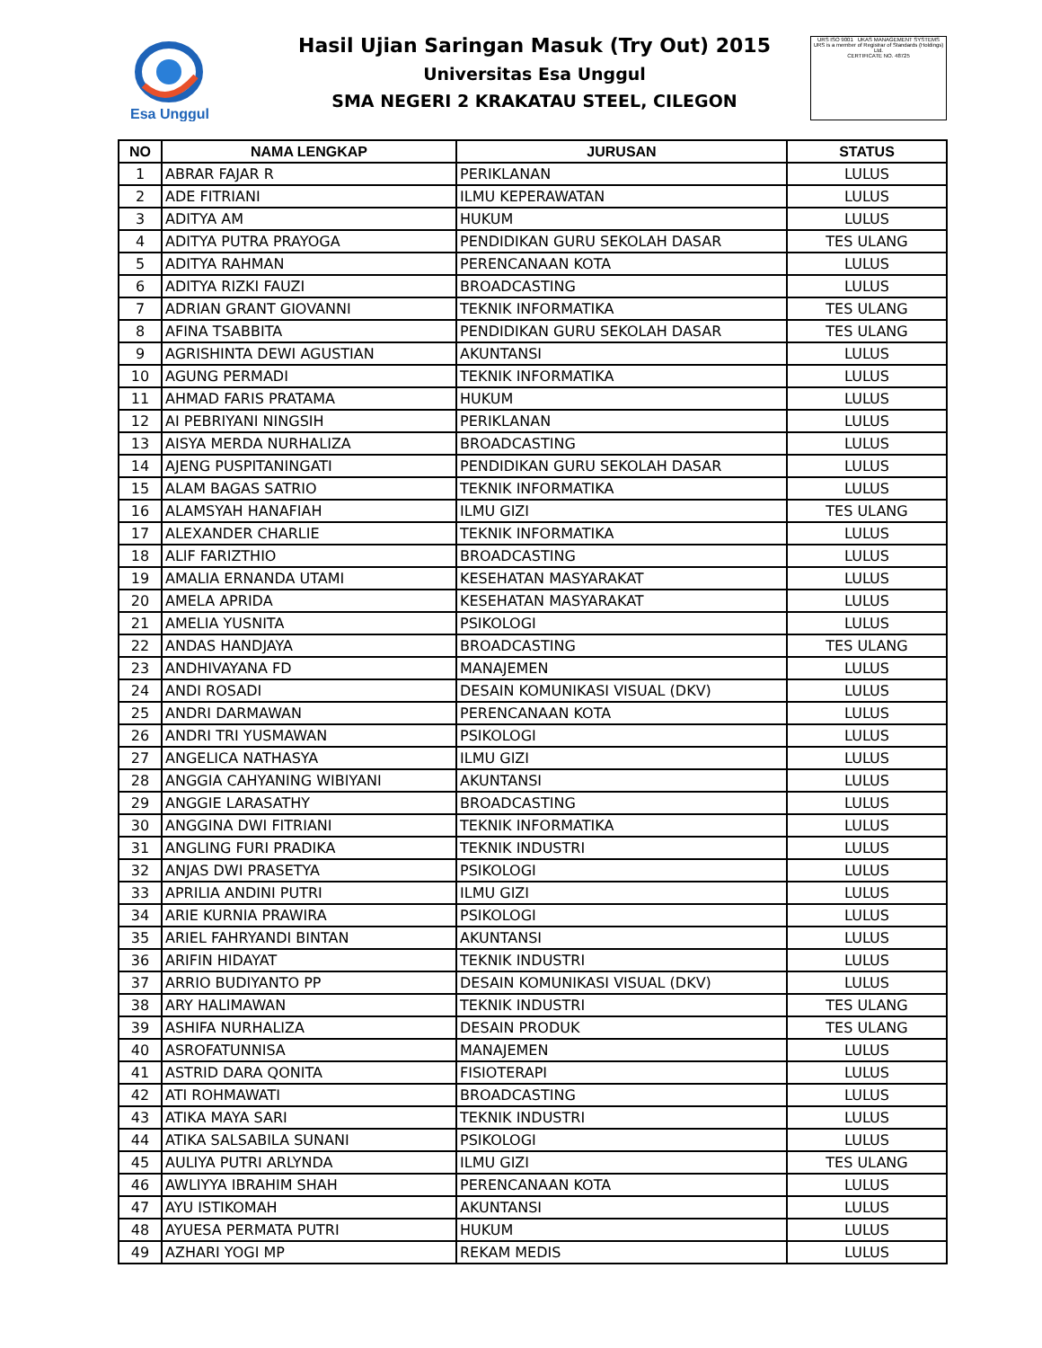Esa Unggul
URS ISO 9001 UKAS MANAGEMENT SYSTEMS
URS is a member of Registrar of Standards (Holdings) Ltd.
CERTIFICATE NO. 48725
Hasil Ujian Saringan Masuk (Try Out) 2015
Universitas Esa Unggul
SMA NEGERI 2 KRAKATAU STEEL, CILEGON
| NO | NAMA LENGKAP | JURUSAN | STATUS |
| --- | --- | --- | --- |
| 1 | ABRAR FAJAR R | PERIKLANAN | LULUS |
| 2 | ADE FITRIANI | ILMU KEPERAWATAN | LULUS |
| 3 | ADITYA AM | HUKUM | LULUS |
| 4 | ADITYA PUTRA PRAYOGA | PENDIDIKAN GURU SEKOLAH DASAR | TES ULANG |
| 5 | ADITYA RAHMAN | PERENCANAAN KOTA | LULUS |
| 6 | ADITYA RIZKI FAUZI | BROADCASTING | LULUS |
| 7 | ADRIAN GRANT GIOVANNI | TEKNIK INFORMATIKA | TES ULANG |
| 8 | AFINA TSABBITA | PENDIDIKAN GURU SEKOLAH DASAR | TES ULANG |
| 9 | AGRISHINTA DEWI AGUSTIAN | AKUNTANSI | LULUS |
| 10 | AGUNG PERMADI | TEKNIK INFORMATIKA | LULUS |
| 11 | AHMAD FARIS PRATAMA | HUKUM | LULUS |
| 12 | AI PEBRIYANI NINGSIH | PERIKLANAN | LULUS |
| 13 | AISYA MERDA NURHALIZA | BROADCASTING | LULUS |
| 14 | AJENG PUSPITANINGATI | PENDIDIKAN GURU SEKOLAH DASAR | LULUS |
| 15 | ALAM BAGAS SATRIO | TEKNIK INFORMATIKA | LULUS |
| 16 | ALAMSYAH HANAFIAH | ILMU GIZI | TES ULANG |
| 17 | ALEXANDER CHARLIE | TEKNIK INFORMATIKA | LULUS |
| 18 | ALIF FARIZTHIO | BROADCASTING | LULUS |
| 19 | AMALIA ERNANDA UTAMI | KESEHATAN MASYARAKAT | LULUS |
| 20 | AMELA APRIDA | KESEHATAN MASYARAKAT | LULUS |
| 21 | AMELIA YUSNITA | PSIKOLOGI | LULUS |
| 22 | ANDAS HANDJAYA | BROADCASTING | TES ULANG |
| 23 | ANDHIVAYANA FD | MANAJEMEN | LULUS |
| 24 | ANDI ROSADI | DESAIN KOMUNIKASI VISUAL (DKV) | LULUS |
| 25 | ANDRI DARMAWAN | PERENCANAAN KOTA | LULUS |
| 26 | ANDRI TRI YUSMAWAN | PSIKOLOGI | LULUS |
| 27 | ANGELICA NATHASYA | ILMU GIZI | LULUS |
| 28 | ANGGIA CAHYANING WIBIYANI | AKUNTANSI | LULUS |
| 29 | ANGGIE LARASATHY | BROADCASTING | LULUS |
| 30 | ANGGINA DWI FITRIANI | TEKNIK INFORMATIKA | LULUS |
| 31 | ANGLING FURI PRADIKA | TEKNIK INDUSTRI | LULUS |
| 32 | ANJAS DWI PRASETYA | PSIKOLOGI | LULUS |
| 33 | APRILIA ANDINI PUTRI | ILMU GIZI | LULUS |
| 34 | ARIE KURNIA PRAWIRA | PSIKOLOGI | LULUS |
| 35 | ARIEL FAHRYANDI BINTAN | AKUNTANSI | LULUS |
| 36 | ARIFIN HIDAYAT | TEKNIK INDUSTRI | LULUS |
| 37 | ARRIO BUDIYANTO PP | DESAIN KOMUNIKASI VISUAL (DKV) | LULUS |
| 38 | ARY HALIMAWAN | TEKNIK INDUSTRI | TES ULANG |
| 39 | ASHIFA NURHALIZA | DESAIN PRODUK | TES ULANG |
| 40 | ASROFATUNNISA | MANAJEMEN | LULUS |
| 41 | ASTRID DARA QONITA | FISIOTERAPI | LULUS |
| 42 | ATI ROHMAWATI | BROADCASTING | LULUS |
| 43 | ATIKA MAYA SARI | TEKNIK INDUSTRI | LULUS |
| 44 | ATIKA SALSABILA SUNANI | PSIKOLOGI | LULUS |
| 45 | AULIYA PUTRI ARLYNDA | ILMU GIZI | TES ULANG |
| 46 | AWLIYYA IBRAHIM SHAH | PERENCANAAN KOTA | LULUS |
| 47 | AYU ISTIKOMAH | AKUNTANSI | LULUS |
| 48 | AYUESA PERMATA PUTRI | HUKUM | LULUS |
| 49 | AZHARI YOGI MP | REKAM MEDIS | LULUS |